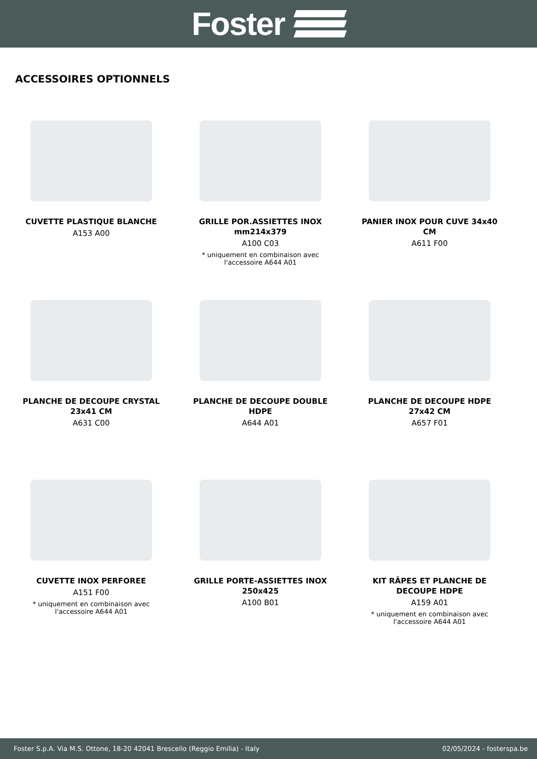Foster
ACCESSOIRES OPTIONNELS
CUVETTE PLASTIQUE BLANCHE
A153 A00
GRILLE POR.ASSIETTES INOX mm214x379
A100 C03
* uniquement en combinaison avec l'accessoire A644 A01
PANIER INOX POUR CUVE 34x40 CM
A611 F00
PLANCHE DE DECOUPE CRYSTAL 23x41 CM
A631 C00
PLANCHE DE DECOUPE DOUBLE HDPE
A644 A01
PLANCHE DE DECOUPE HDPE 27x42 CM
A657 F01
CUVETTE INOX PERFOREE
A151 F00
* uniquement en combinaison avec l'accessoire A644 A01
GRILLE PORTE-ASSIETTES INOX 250x425
A100 B01
KIT RÂPES ET PLANCHE DE DECOUPE HDPE
A159 A01
* uniquement en combinaison avec l'accessoire A644 A01
Foster S.p.A. Via M.S. Ottone, 18-20 42041 Brescello (Reggio Emilia) - Italy 02/05/2024 - fosterspa.be